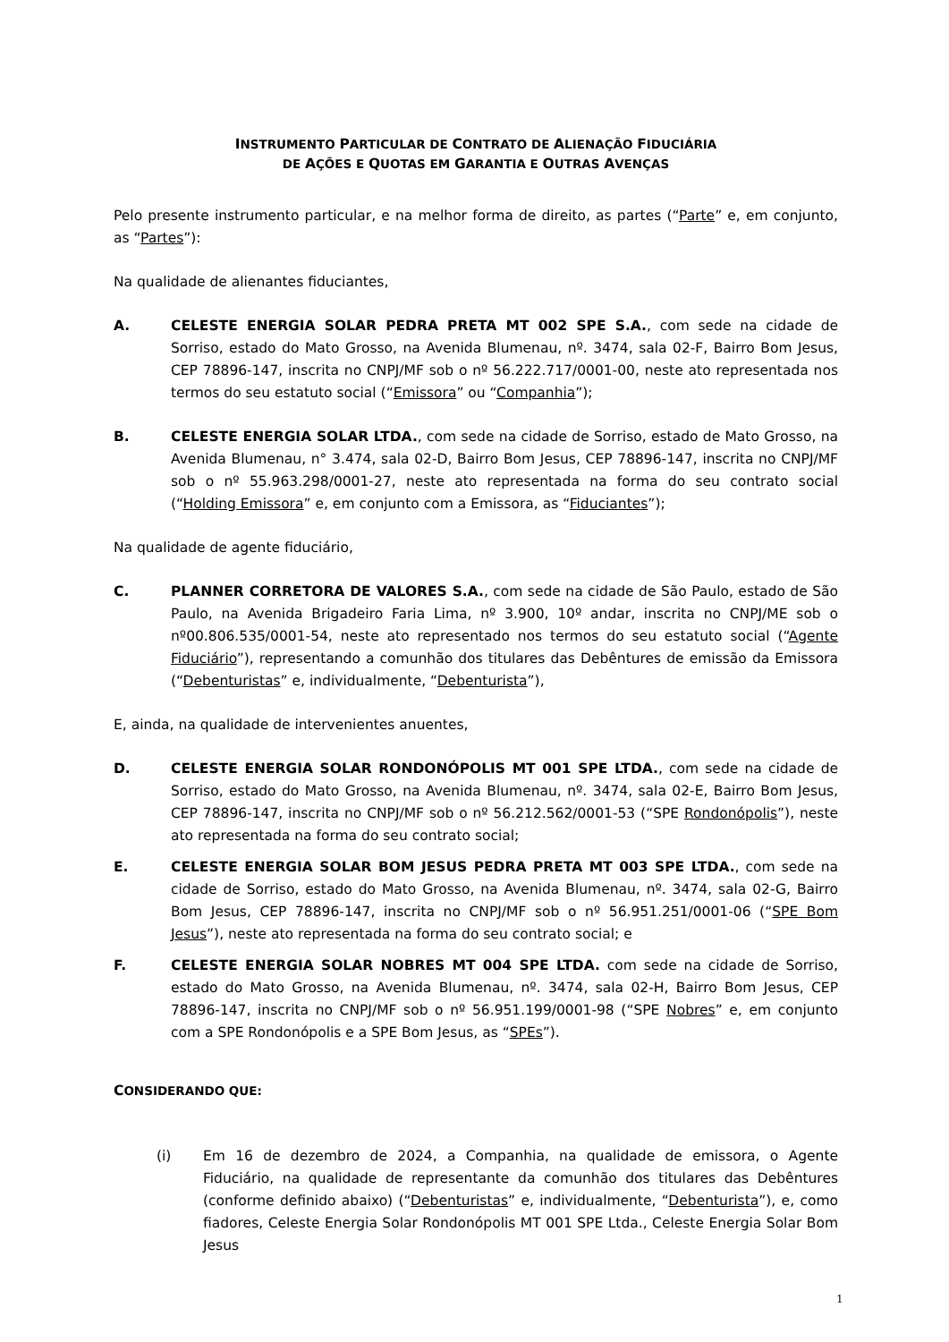INSTRUMENTO PARTICULAR DE CONTRATO DE ALIENAÇÃO FIDUCIÁRIA
DE AÇÕES E QUOTAS EM GARANTIA E OUTRAS AVENÇAS
Pelo presente instrumento particular, e na melhor forma de direito, as partes (“Parte” e, em conjunto, as “Partes”):
Na qualidade de alienantes fiduciantes,
A. CELESTE ENERGIA SOLAR PEDRA PRETA MT 002 SPE S.A., com sede na cidade de Sorriso, estado do Mato Grosso, na Avenida Blumenau, nº. 3474, sala 02-F, Bairro Bom Jesus, CEP 78896-147, inscrita no CNPJ/MF sob o nº 56.222.717/0001-00, neste ato representada nos termos do seu estatuto social (“Emissora” ou “Companhia”);
B. CELESTE ENERGIA SOLAR LTDA., com sede na cidade de Sorriso, estado de Mato Grosso, na Avenida Blumenau, n° 3.474, sala 02-D, Bairro Bom Jesus, CEP 78896-147, inscrita no CNPJ/MF sob o nº 55.963.298/0001-27, neste ato representada na forma do seu contrato social (“Holding Emissora” e, em conjunto com a Emissora, as “Fiduciantes”);
Na qualidade de agente fiduciário,
C. PLANNER CORRETORA DE VALORES S.A., com sede na cidade de São Paulo, estado de São Paulo, na Avenida Brigadeiro Faria Lima, nº 3.900, 10º andar, inscrita no CNPJ/ME sob o nº00.806.535/0001-54, neste ato representado nos termos do seu estatuto social (“Agente Fiduciário”), representando a comunhão dos titulares das Debêntures de emissão da Emissora (“Debenturistas” e, individualmente, “Debenturista”),
E, ainda, na qualidade de intervenientes anuentes,
D. CELESTE ENERGIA SOLAR RONDONÓPOLIS MT 001 SPE LTDA., com sede na cidade de Sorriso, estado do Mato Grosso, na Avenida Blumenau, nº. 3474, sala 02-E, Bairro Bom Jesus, CEP 78896-147, inscrita no CNPJ/MF sob o nº 56.212.562/0001-53 (“SPE Rondonópolis”), neste ato representada na forma do seu contrato social;
E. CELESTE ENERGIA SOLAR BOM JESUS PEDRA PRETA MT 003 SPE LTDA., com sede na cidade de Sorriso, estado do Mato Grosso, na Avenida Blumenau, nº. 3474, sala 02-G, Bairro Bom Jesus, CEP 78896-147, inscrita no CNPJ/MF sob o nº 56.951.251/0001-06 (“SPE Bom Jesus”), neste ato representada na forma do seu contrato social; e
F. CELESTE ENERGIA SOLAR NOBRES MT 004 SPE LTDA. com sede na cidade de Sorriso, estado do Mato Grosso, na Avenida Blumenau, nº. 3474, sala 02-H, Bairro Bom Jesus, CEP 78896-147, inscrita no CNPJ/MF sob o nº 56.951.199/0001-98 (“SPE Nobres” e, em conjunto com a SPE Rondonópolis e a SPE Bom Jesus, as “SPEs”).
CONSIDERANDO QUE:
(i) Em 16 de dezembro de 2024, a Companhia, na qualidade de emissora, o Agente Fiduciário, na qualidade de representante da comunhão dos titulares das Debêntures (conforme definido abaixo) (“Debenturistas” e, individualmente, “Debenturista”), e, como fiadores, Celeste Energia Solar Rondonópolis MT 001 SPE Ltda., Celeste Energia Solar Bom Jesus
1